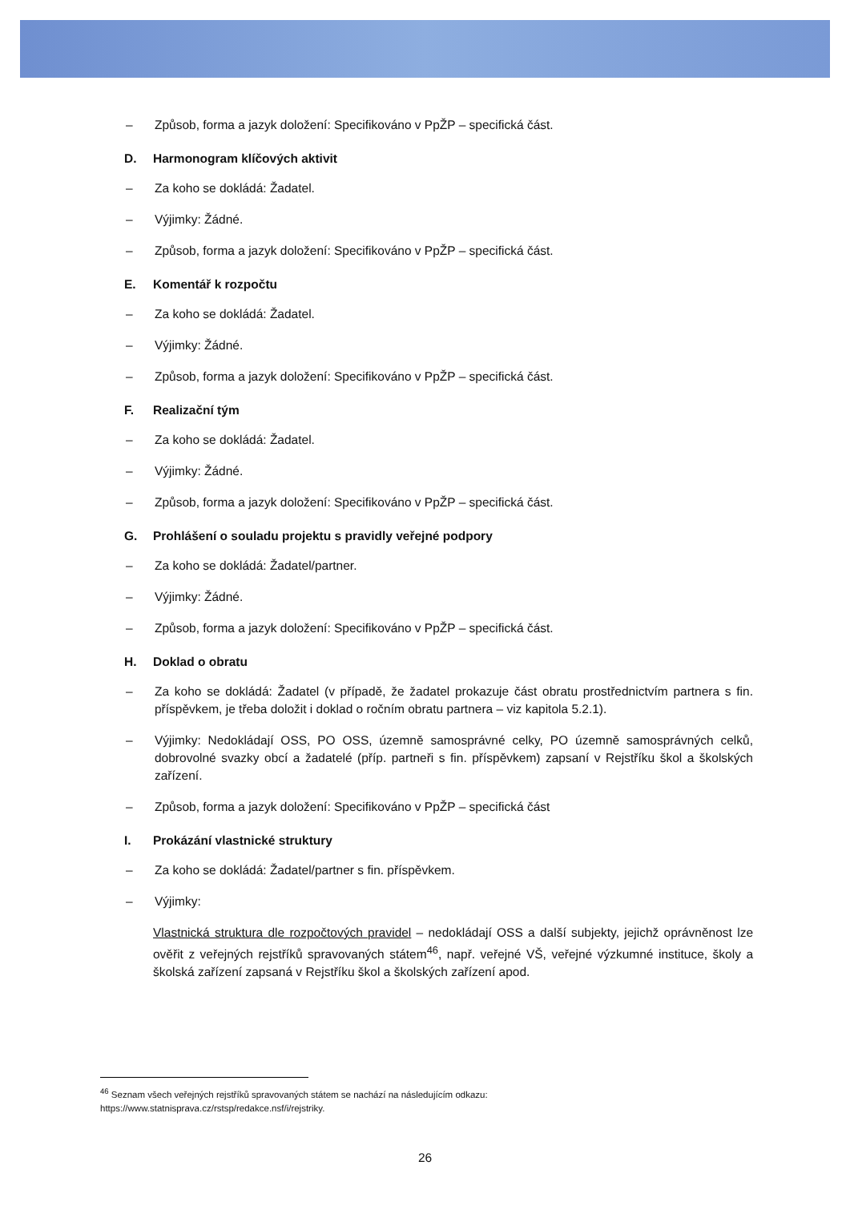– Způsob, forma a jazyk doložení: Specifikováno v PpŽP – specifická část.
D. Harmonogram klíčových aktivit
– Za koho se dokládá: Žadatel.
– Výjimky: Žádné.
– Způsob, forma a jazyk doložení: Specifikováno v PpŽP – specifická část.
E. Komentář k rozpočtu
– Za koho se dokládá: Žadatel.
– Výjimky: Žádné.
– Způsob, forma a jazyk doložení: Specifikováno v PpŽP – specifická část.
F. Realizační tým
– Za koho se dokládá: Žadatel.
– Výjimky: Žádné.
– Způsob, forma a jazyk doložení: Specifikováno v PpŽP – specifická část.
G. Prohlášení o souladu projektu s pravidly veřejné podpory
– Za koho se dokládá: Žadatel/partner.
– Výjimky: Žádné.
– Způsob, forma a jazyk doložení: Specifikováno v PpŽP – specifická část.
H. Doklad o obratu
– Za koho se dokládá: Žadatel (v případě, že žadatel prokazuje část obratu prostřednictvím partnera s fin. příspěvkem, je třeba doložit i doklad o ročním obratu partnera – viz kapitola 5.2.1).
– Výjimky: Nedokládají OSS, PO OSS, územně samosprávné celky, PO územně samosprávných celků, dobrovolné svazky obcí a žadatelé (příp. partneři s fin. příspěvkem) zapsaní v Rejstříku škol a školských zařízení.
– Způsob, forma a jazyk doložení: Specifikováno v PpŽP – specifická část
I. Prokázání vlastnické struktury
– Za koho se dokládá: Žadatel/partner s fin. příspěvkem.
– Výjimky:
Vlastnická struktura dle rozpočtových pravidel – nedokládají OSS a další subjekty, jejichž oprávněnost lze ověřit z veřejných rejstříků spravovaných státem<sup>46</sup>, např. veřejné VŠ, veřejné výzkumné instituce, školy a školská zařízení zapsaná v Rejstříku škol a školských zařízení apod.
<sup>46</sup> Seznam všech veřejných rejstříků spravovaných státem se nachází na následujícím odkazu:
https://www.statnisprava.cz/rstsp/redakce.nsf/i/rejstriky.
26